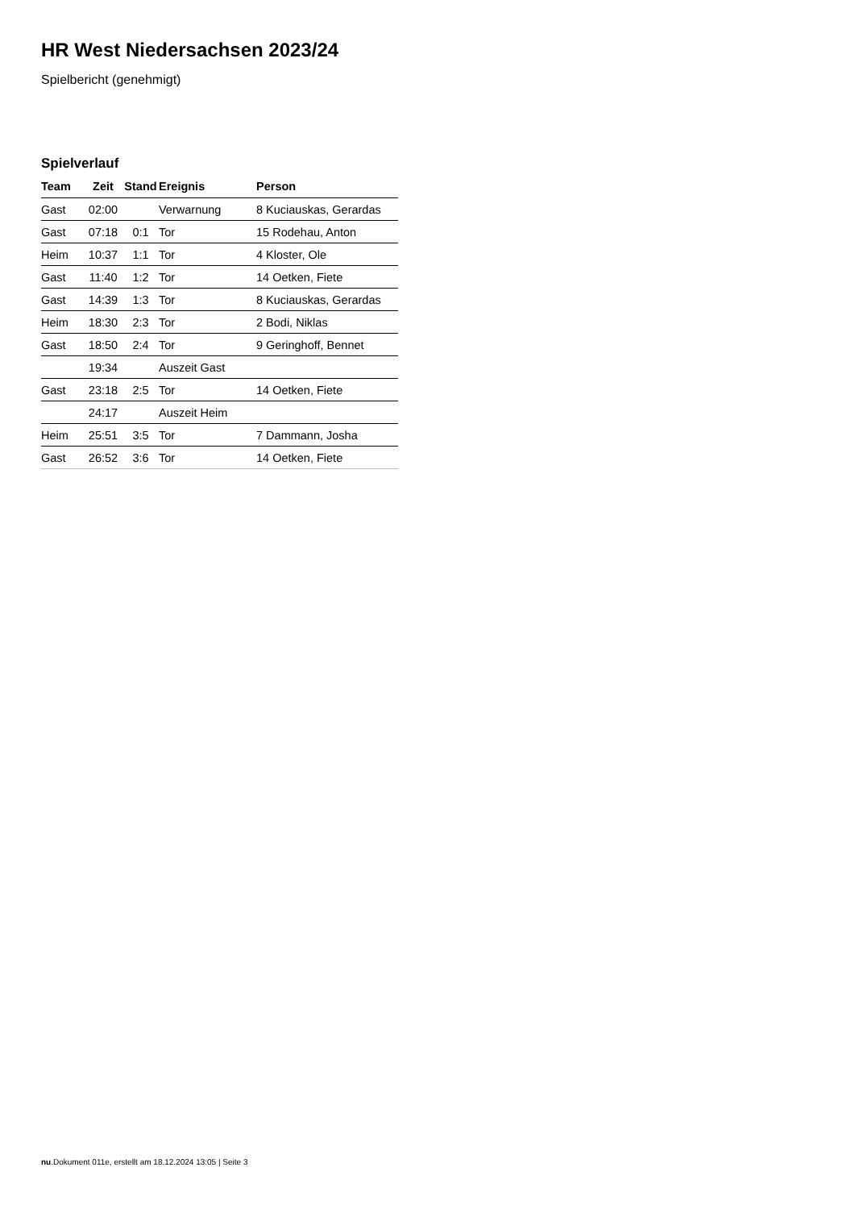HR West Niedersachsen 2023/24
Spielbericht (genehmigt)
Spielverlauf
| Team | Zeit | Stand | Ereignis | Person |
| --- | --- | --- | --- | --- |
| Gast | 02:00 | | Verwarnung | 8 Kuciauskas, Gerardas |
| Gast | 07:18 | 0:1 | Tor | 15 Rodehau, Anton |
| Heim | 10:37 | 1:1 | Tor | 4 Kloster, Ole |
| Gast | 11:40 | 1:2 | Tor | 14 Oetken, Fiete |
| Gast | 14:39 | 1:3 | Tor | 8 Kuciauskas, Gerardas |
| Heim | 18:30 | 2:3 | Tor | 2 Bodi, Niklas |
| Gast | 18:50 | 2:4 | Tor | 9 Geringhoff, Bennet |
| | 19:34 | | Auszeit Gast | |
| Gast | 23:18 | 2:5 | Tor | 14 Oetken, Fiete |
| | 24:17 | | Auszeit Heim | |
| Heim | 25:51 | 3:5 | Tor | 7 Dammann, Josha |
| Gast | 26:52 | 3:6 | Tor | 14 Oetken, Fiete |
nu.Dokument 011e, erstellt am 18.12.2024 13:05 | Seite 3